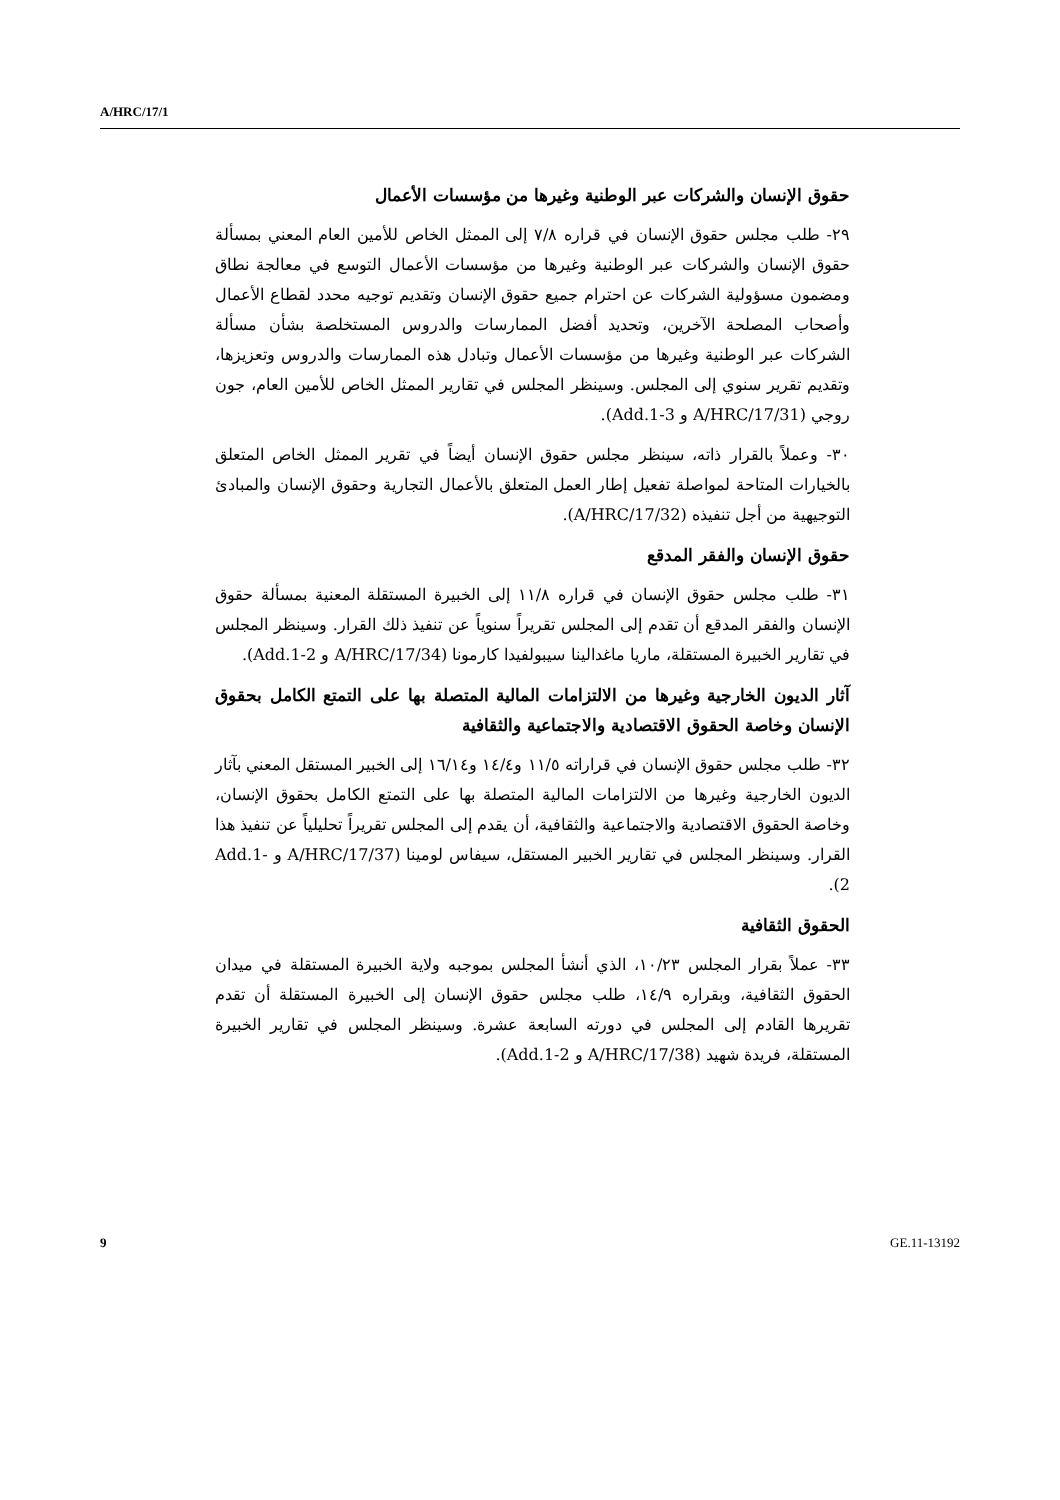A/HRC/17/1
حقوق الإنسان والشركات عبر الوطنية وغيرها من مؤسسات الأعمال
٢٩- طلب مجلس حقوق الإنسان في قراره ٧/٨ إلى الممثل الخاص للأمين العام المعني بمسألة حقوق الإنسان والشركات عبر الوطنية وغيرها من مؤسسات الأعمال التوسع في معالجة نطاق ومضمون مسؤولية الشركات عن احترام جميع حقوق الإنسان وتقديم توجيه محدد لقطاع الأعمال وأصحاب المصلحة الآخرين، وتحديد أفضل الممارسات والدروس المستخلصة بشأن مسألة الشركات عبر الوطنية وغيرها من مؤسسات الأعمال وتبادل هذه الممارسات والدروس وتعزيزها، وتقديم تقرير سنوي إلى المجلس. وسينظر المجلس في تقارير الممثل الخاص للأمين العام، جون روجي (A/HRC/17/31 و Add.1-3).
٣٠- وعملاً بالقرار ذاته، سينظر مجلس حقوق الإنسان أيضاً في تقرير الممثل الخاص المتعلق بالخيارات المتاحة لمواصلة تفعيل إطار العمل المتعلق بالأعمال التجارية وحقوق الإنسان والمبادئ التوجيهية من أجل تنفيذه (A/HRC/17/32).
حقوق الإنسان والفقر المدقع
٣١- طلب مجلس حقوق الإنسان في قراره ١١/٨ إلى الخبيرة المستقلة المعنية بمسألة حقوق الإنسان والفقر المدقع أن تقدم إلى المجلس تقريراً سنوياً عن تنفيذ ذلك القرار. وسينظر المجلس في تقارير الخبيرة المستقلة، ماريا ماغدالينا سيبولفيدا كارمونا (A/HRC/17/34 و Add.1-2).
آثار الديون الخارجية وغيرها من الالتزامات المالية المتصلة بها على التمتع الكامل بحقوق الإنسان وخاصة الحقوق الاقتصادية والاجتماعية والثقافية
٣٢- طلب مجلس حقوق الإنسان في قراراته ١١/٥ و١٤/٤ و١٦/١٤ إلى الخبير المستقل المعني بآثار الديون الخارجية وغيرها من الالتزامات المالية المتصلة بها على التمتع الكامل بحقوق الإنسان، وخاصة الحقوق الاقتصادية والاجتماعية والثقافية، أن يقدم إلى المجلس تقريراً تحليلياً عن تنفيذ هذا القرار. وسينظر المجلس في تقارير الخبير المستقل، سيفاس لومينا (A/HRC/17/37 و Add.1-2).
الحقوق الثقافية
٣٣- عملاً بقرار المجلس ١٠/٢٣، الذي أنشأ المجلس بموجبه ولاية الخبيرة المستقلة في ميدان الحقوق الثقافية، وبقراره ١٤/٩، طلب مجلس حقوق الإنسان إلى الخبيرة المستقلة أن تقدم تقريرها القادم إلى المجلس في دورته السابعة عشرة. وسينظر المجلس في تقارير الخبيرة المستقلة، فريدة شهيد (A/HRC/17/38 و Add.1-2).
9 GE.11-13192